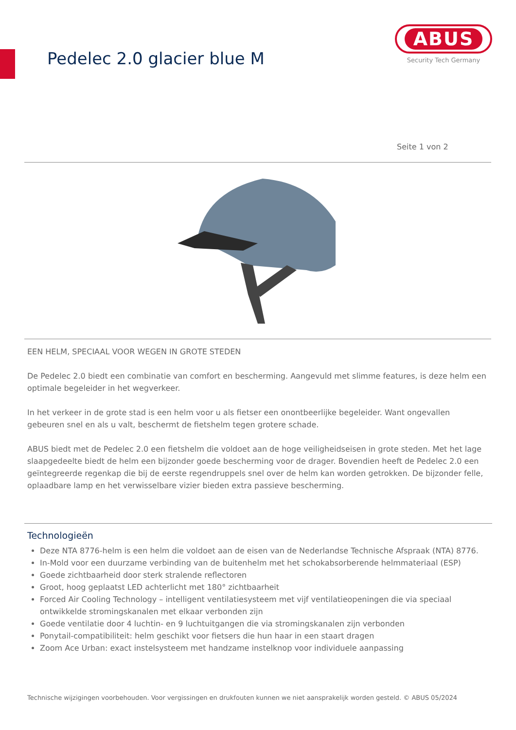Pedelec 2.0 glacier blue M
ABUS
Security Tech Germany
Seite 1 von 2
EEN HELM, SPECIAAL VOOR WEGEN IN GROTE STEDEN
De Pedelec 2.0 biedt een combinatie van comfort en bescherming. Aangevuld met slimme features, is deze helm een optimale begeleider in het wegverkeer.
In het verkeer in de grote stad is een helm voor u als fietser een onontbeerlijke begeleider. Want ongevallen gebeuren snel en als u valt, beschermt de fietshelm tegen grotere schade.
ABUS biedt met de Pedelec 2.0 een fietshelm die voldoet aan de hoge veiligheidseisen in grote steden. Met het lage slaapgedeelte biedt de helm een bijzonder goede bescherming voor de drager. Bovendien heeft de Pedelec 2.0 een geïntegreerde regenkap die bij de eerste regendruppels snel over de helm kan worden getrokken. De bijzonder felle, oplaadbare lamp en het verwisselbare vizier bieden extra passieve bescherming.
Technologieën
Deze NTA 8776-helm is een helm die voldoet aan de eisen van de Nederlandse Technische Afspraak (NTA) 8776.
In-Mold voor een duurzame verbinding van de buitenhelm met het schokabsorberende helmmateriaal (ESP)
Goede zichtbaarheid door sterk stralende reflectoren
Groot, hoog geplaatst LED achterlicht met 180° zichtbaarheit
Forced Air Cooling Technology – intelligent ventilatiesysteem met vijf ventilatieopeningen die via speciaal ontwikkelde stromingskanalen met elkaar verbonden zijn
Goede ventilatie door 4 luchtin- en 9 luchtuitgangen die via stromingskanalen zijn verbonden
Ponytail-compatibiliteit: helm geschikt voor fietsers die hun haar in een staart dragen
Zoom Ace Urban: exact instelsysteem met handzame instelknop voor individuele aanpassing
Technische wijzigingen voorbehouden. Voor vergissingen en drukfouten kunnen we niet aansprakelijk worden gesteld. © ABUS 05/2024